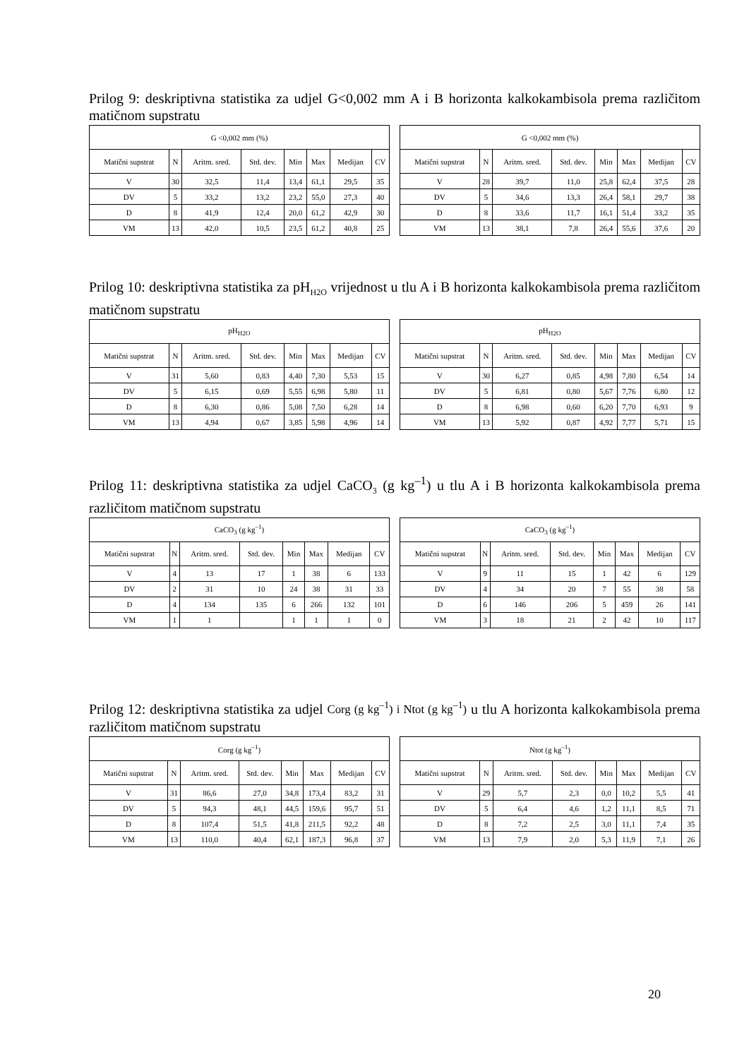Prilog 9: deskriptivna statistika za udjel G<0,002 mm A i B horizonta kalkokambisola prema različitom matičnom supstratu
| G <0,002 mm (%) | | | | | | | |
| Matični supstrat | N | Aritm. sred. | Std. dev. | Min | Max | Medijan | CV |
| V | 30 | 32,5 | 11,4 | 13,4 | 61,1 | 29,5 | 35 |
| DV | 5 | 33,2 | 13,2 | 23,2 | 55,0 | 27,3 | 40 |
| D | 8 | 41,9 | 12,4 | 20,0 | 61,2 | 42,9 | 30 |
| VM | 13 | 42,0 | 10,5 | 23,5 | 61,2 | 40,8 | 25 |
| G <0,002 mm (%) | | | | | | | |
| Matični supstrat | N | Aritm. sred. | Std. dev. | Min | Max | Medijan | CV |
| V | 28 | 39,7 | 11,0 | 25,8 | 62,4 | 37,5 | 28 |
| DV | 5 | 34,6 | 13,3 | 26,4 | 58,1 | 29,7 | 38 |
| D | 8 | 33,6 | 11,7 | 16,1 | 51,4 | 33,2 | 35 |
| VM | 13 | 38,1 | 7,8 | 26,4 | 55,6 | 37,6 | 20 |
Prilog 10: deskriptivna statistika za pH<sub>H2O</sub> vrijednost u tlu A i B horizonta kalkokambisola prema različitom matičnom supstratu
| pH<sub>H2O</sub> | | | | | | | |
| Matični supstrat | N | Aritm. sred. | Std. dev. | Min | Max | Medijan | CV |
| V | 31 | 5,60 | 0,83 | 4,40 | 7,30 | 5,53 | 15 |
| DV | 5 | 6,15 | 0,69 | 5,55 | 6,98 | 5,80 | 11 |
| D | 8 | 6,30 | 0,86 | 5,08 | 7,50 | 6,28 | 14 |
| VM | 13 | 4,94 | 0,67 | 3,85 | 5,98 | 4,96 | 14 |
| pH<sub>H2O</sub> | | | | | | | |
| Matični supstrat | N | Aritm. sred. | Std. dev. | Min | Max | Medijan | CV |
| V | 30 | 6,27 | 0,85 | 4,98 | 7,80 | 6,54 | 14 |
| DV | 5 | 6,81 | 0,80 | 5,67 | 7,76 | 6,80 | 12 |
| D | 8 | 6,98 | 0,60 | 6,20 | 7,70 | 6,93 | 9 |
| VM | 13 | 5,92 | 0,87 | 4,92 | 7,77 | 5,71 | 15 |
Prilog 11: deskriptivna statistika za udjel CaCO<sub>3</sub> (g kg<sup>–1</sup>) u tlu A i B horizonta kalkokambisola prema različitom matičnom supstratu
| CaCO<sub>3</sub> (g kg<sup>–1</sup>) | | | | | | | |
| Matični supstrat | N | Aritm. sred. | Std. dev. | Min | Max | Medijan | CV |
| V | 4 | 13 | 17 | 1 | 38 | 6 | 133 |
| DV | 2 | 31 | 10 | 24 | 38 | 31 | 33 |
| D | 4 | 134 | 135 | 6 | 266 | 132 | 101 |
| VM | 1 | 1 | | 1 | 1 | 1 | 0 |
| CaCO<sub>3</sub> (g kg<sup>–1</sup>) | | | | | | | |
| Matični supstrat | N | Aritm. sred. | Std. dev. | Min | Max | Medijan | CV |
| V | 9 | 11 | 15 | 1 | 42 | 6 | 129 |
| DV | 4 | 34 | 20 | 7 | 55 | 38 | 58 |
| D | 6 | 146 | 206 | 5 | 459 | 26 | 141 |
| VM | 3 | 18 | 21 | 2 | 42 | 10 | 117 |
Prilog 12: deskriptivna statistika za udjel Corg (g kg<sup>–1</sup>) i Ntot (g kg<sup>–1</sup>) u tlu A horizonta kalkokambisola prema različitom matičnom supstratu
| Corg (g kg<sup>–1</sup>) | | | | | | | |
| Matični supstrat | N | Aritm. sred. | Std. dev. | Min | Max | Medijan | CV |
| V | 31 | 86,6 | 27,0 | 34,8 | 173,4 | 83,2 | 31 |
| DV | 5 | 94,3 | 48,1 | 44,5 | 159,6 | 95,7 | 51 |
| D | 8 | 107,4 | 51,5 | 41,8 | 211,5 | 92,2 | 48 |
| VM | 13 | 110,0 | 40,4 | 62,1 | 187,3 | 96,8 | 37 |
| Ntot (g kg<sup>–1</sup>) | | | | | | | |
| Matični supstrat | N | Aritm. sred. | Std. dev. | Min | Max | Medijan | CV |
| V | 29 | 5,7 | 2,3 | 0,0 | 10,2 | 5,5 | 41 |
| DV | 5 | 6,4 | 4,6 | 1,2 | 11,1 | 8,5 | 71 |
| D | 8 | 7,2 | 2,5 | 3,0 | 11,1 | 7,4 | 35 |
| VM | 13 | 7,9 | 2,0 | 5,3 | 11,9 | 7,1 | 26 |
20